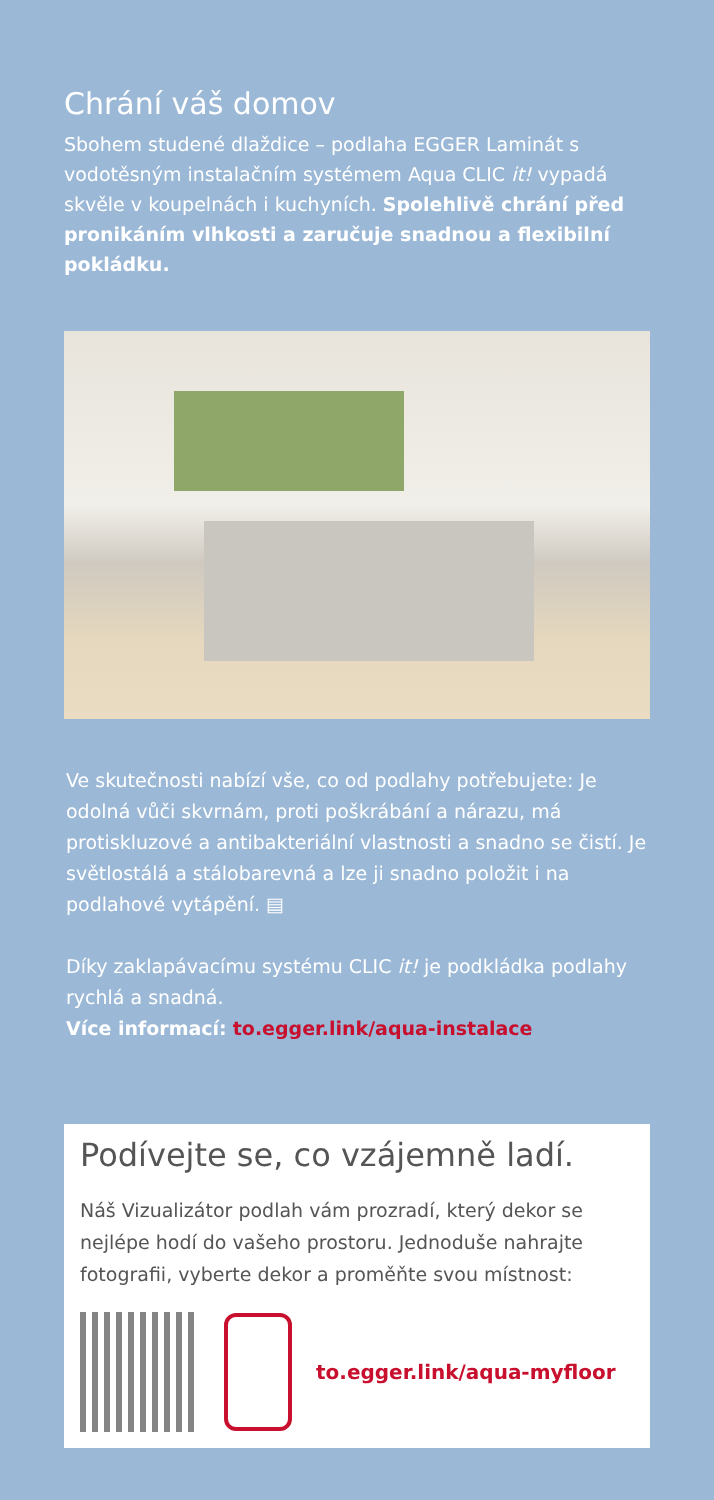Chrání váš domov
Sbohem studené dlaždice – podlaha EGGER Laminát s vodotěsným instalačním systémem Aqua CLIC it! vypadá skvěle v koupelnách i kuchyních. Spolehlivě chrání před pronikáním vlhkosti a zaručuje snadnou a flexibilní pokládku.
Ve skutečnosti nabízí vše, co od podlahy potřebujete: Je odolná vůči skvrnám, proti poškrábání a nárazu, má protiskluzové a antibakteriální vlastnosti a snadno se čistí. Je světlostálá a stálobarevná a lze ji snadno položit i na podlahové vytápění. ▤
Díky zaklapávacímu systému CLIC it! je podkládka podlahy rychlá a snadná.
Více informací: to.egger.link/aqua-instalace
Podívejte se, co vzájemně ladí.
Náš Vizualizátor podlah vám prozradí, který dekor se nejlépe hodí do vašeho prostoru. Jednoduše nahrajte fotografii, vyberte dekor a proměňte svou místnost:
to.egger.link/aqua-myfloor